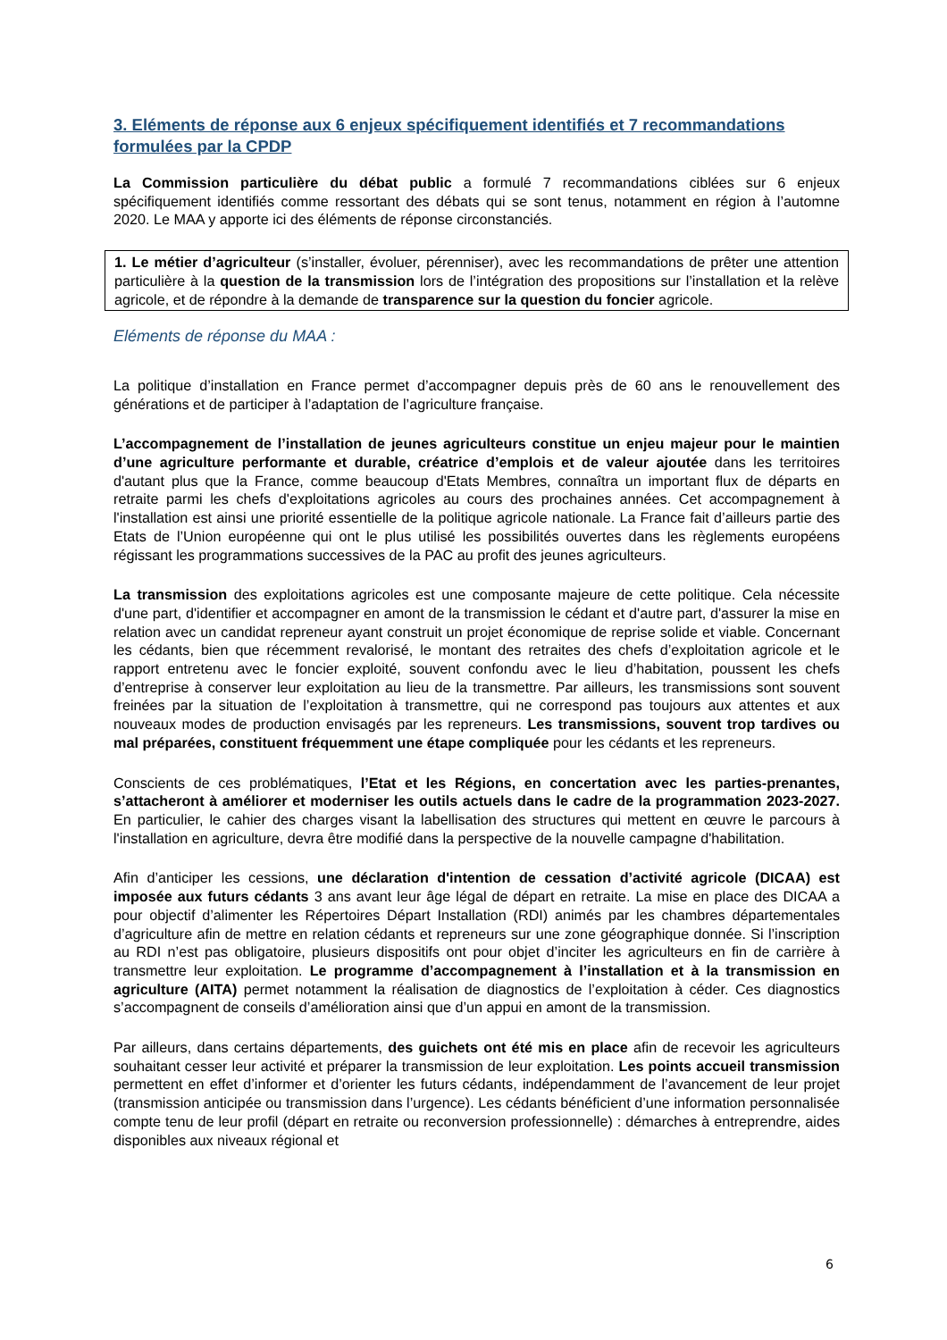3. Eléments de réponse aux 6 enjeux spécifiquement identifiés et 7 recommandations formulées par la CPDP
La Commission particulière du débat public a formulé 7 recommandations ciblées sur 6 enjeux spécifiquement identifiés comme ressortant des débats qui se sont tenus, notamment en région à l’automne 2020. Le MAA y apporte ici des éléments de réponse circonstanciés.
1. Le métier d’agriculteur (s’installer, évoluer, pérenniser), avec les recommandations de prêter une attention particulière à la question de la transmission lors de l’intégration des propositions sur l’installation et la relève agricole, et de répondre à la demande de transparence sur la question du foncier agricole.
Eléments de réponse du MAA :
La politique d’installation en France permet d’accompagner depuis près de 60 ans le renouvellement des générations et de participer à l’adaptation de l’agriculture française.
L’accompagnement de l’installation de jeunes agriculteurs constitue un enjeu majeur pour le maintien d’une agriculture performante et durable, créatrice d’emplois et de valeur ajoutée dans les territoires d'autant plus que la France, comme beaucoup d'Etats Membres, connaîtra un important flux de départs en retraite parmi les chefs d'exploitations agricoles au cours des prochaines années. Cet accompagnement à l'installation est ainsi une priorité essentielle de la politique agricole nationale. La France fait d’ailleurs partie des Etats de l’Union européenne qui ont le plus utilisé les possibilités ouvertes dans les règlements européens régissant les programmations successives de la PAC au profit des jeunes agriculteurs.
La transmission des exploitations agricoles est une composante majeure de cette politique. Cela nécessite d'une part, d'identifier et accompagner en amont de la transmission le cédant et d'autre part, d'assurer la mise en relation avec un candidat repreneur ayant construit un projet économique de reprise solide et viable. Concernant les cédants, bien que récemment revalorisé, le montant des retraites des chefs d’exploitation agricole et le rapport entretenu avec le foncier exploité, souvent confondu avec le lieu d’habitation, poussent les chefs d’entreprise à conserver leur exploitation au lieu de la transmettre. Par ailleurs, les transmissions sont souvent freinées par la situation de l’exploitation à transmettre, qui ne correspond pas toujours aux attentes et aux nouveaux modes de production envisagés par les repreneurs. Les transmissions, souvent trop tardives ou mal préparées, constituent fréquemment une étape compliquée pour les cédants et les repreneurs.
Conscients de ces problématiques, l’Etat et les Régions, en concertation avec les parties-prenantes, s’attacheront à améliorer et moderniser les outils actuels dans le cadre de la programmation 2023-2027. En particulier, le cahier des charges visant la labellisation des structures qui mettent en œuvre le parcours à l'installation en agriculture, devra être modifié dans la perspective de la nouvelle campagne d'habilitation.
Afin d’anticiper les cessions, une déclaration d'intention de cessation d’activité agricole (DICAA) est imposée aux futurs cédants 3 ans avant leur âge légal de départ en retraite. La mise en place des DICAA a pour objectif d’alimenter les Répertoires Départ Installation (RDI) animés par les chambres départementales d’agriculture afin de mettre en relation cédants et repreneurs sur une zone géographique donnée. Si l’inscription au RDI n’est pas obligatoire, plusieurs dispositifs ont pour objet d’inciter les agriculteurs en fin de carrière à transmettre leur exploitation. Le programme d’accompagnement à l’installation et à la transmission en agriculture (AITA) permet notamment la réalisation de diagnostics de l’exploitation à céder. Ces diagnostics s’accompagnent de conseils d’amélioration ainsi que d’un appui en amont de la transmission.
Par ailleurs, dans certains départements, des guichets ont été mis en place afin de recevoir les agriculteurs souhaitant cesser leur activité et préparer la transmission de leur exploitation. Les points accueil transmission permettent en effet d’informer et d’orienter les futurs cédants, indépendamment de l’avancement de leur projet (transmission anticipée ou transmission dans l’urgence). Les cédants bénéficient d’une information personnalisée compte tenu de leur profil (départ en retraite ou reconversion professionnelle) : démarches à entreprendre, aides disponibles aux niveaux régional et
6